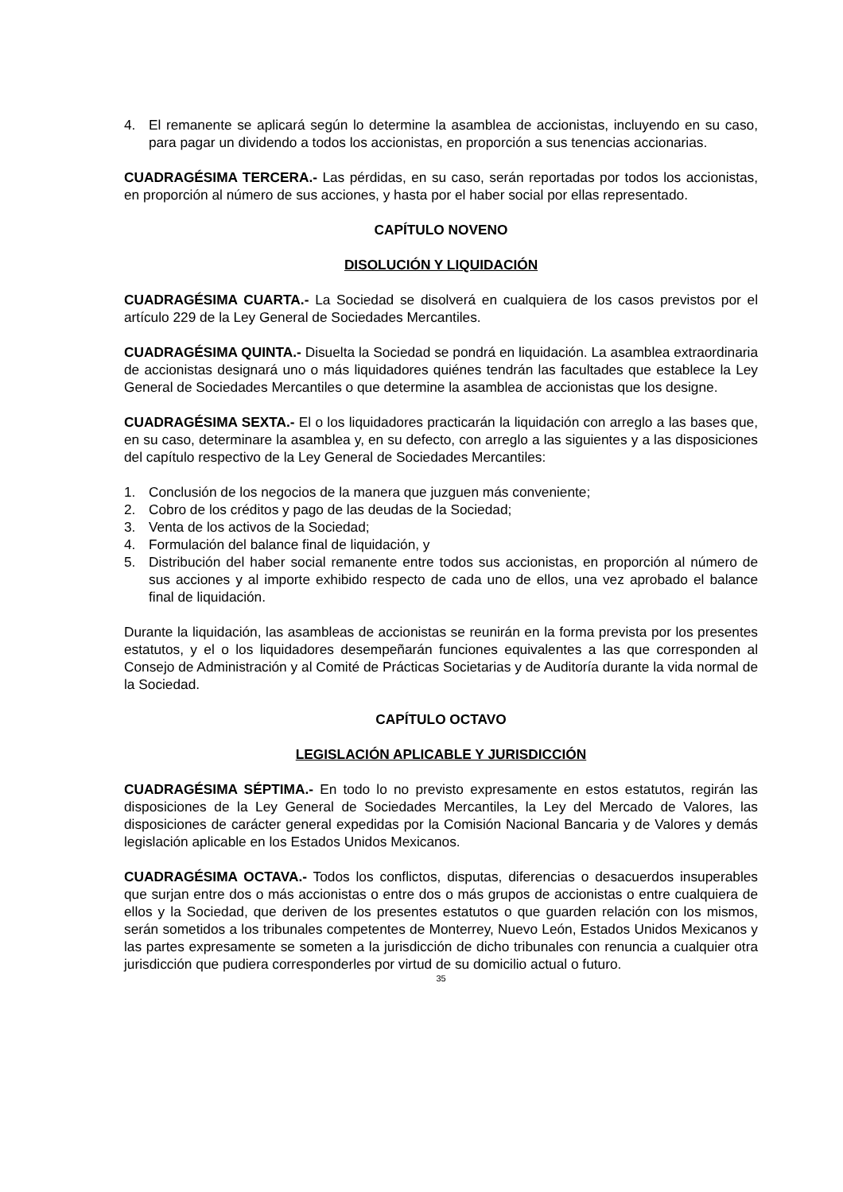4. El remanente se aplicará según lo determine la asamblea de accionistas, incluyendo en su caso, para pagar un dividendo a todos los accionistas, en proporción a sus tenencias accionarias.
CUADRAGÉSIMA TERCERA.- Las pérdidas, en su caso, serán reportadas por todos los accionistas, en proporción al número de sus acciones, y hasta por el haber social por ellas representado.
CAPÍTULO NOVENO
DISOLUCIÓN Y LIQUIDACIÓN
CUADRAGÉSIMA CUARTA.- La Sociedad se disolverá en cualquiera de los casos previstos por el artículo 229 de la Ley General de Sociedades Mercantiles.
CUADRAGÉSIMA QUINTA.- Disuelta la Sociedad se pondrá en liquidación. La asamblea extraordinaria de accionistas designará uno o más liquidadores quiénes tendrán las facultades que establece la Ley General de Sociedades Mercantiles o que determine la asamblea de accionistas que los designe.
CUADRAGÉSIMA SEXTA.- El o los liquidadores practicarán la liquidación con arreglo a las bases que, en su caso, determinare la asamblea y, en su defecto, con arreglo a las siguientes y a las disposiciones del capítulo respectivo de la Ley General de Sociedades Mercantiles:
1. Conclusión de los negocios de la manera que juzguen más conveniente;
2. Cobro de los créditos y pago de las deudas de la Sociedad;
3. Venta de los activos de la Sociedad;
4. Formulación del balance final de liquidación, y
5. Distribución del haber social remanente entre todos sus accionistas, en proporción al número de sus acciones y al importe exhibido respecto de cada uno de ellos, una vez aprobado el balance final de liquidación.
Durante la liquidación, las asambleas de accionistas se reunirán en la forma prevista por los presentes estatutos, y el o los liquidadores desempeñarán funciones equivalentes a las que corresponden al Consejo de Administración y al Comité de Prácticas Societarias y de Auditoría durante la vida normal de la Sociedad.
CAPÍTULO OCTAVO
LEGISLACIÓN APLICABLE Y JURISDICCIÓN
CUADRAGÉSIMA SÉPTIMA.- En todo lo no previsto expresamente en estos estatutos, regirán las disposiciones de la Ley General de Sociedades Mercantiles, la Ley del Mercado de Valores, las disposiciones de carácter general expedidas por la Comisión Nacional Bancaria y de Valores y demás legislación aplicable en los Estados Unidos Mexicanos.
CUADRAGÉSIMA OCTAVA.- Todos los conflictos, disputas, diferencias o desacuerdos insuperables que surjan entre dos o más accionistas o entre dos o más grupos de accionistas o entre cualquiera de ellos y la Sociedad, que deriven de los presentes estatutos o que guarden relación con los mismos, serán sometidos a los tribunales competentes de Monterrey, Nuevo León, Estados Unidos Mexicanos y las partes expresamente se someten a la jurisdicción de dicho tribunales con renuncia a cualquier otra jurisdicción que pudiera corresponderles por virtud de su domicilio actual o futuro.
35